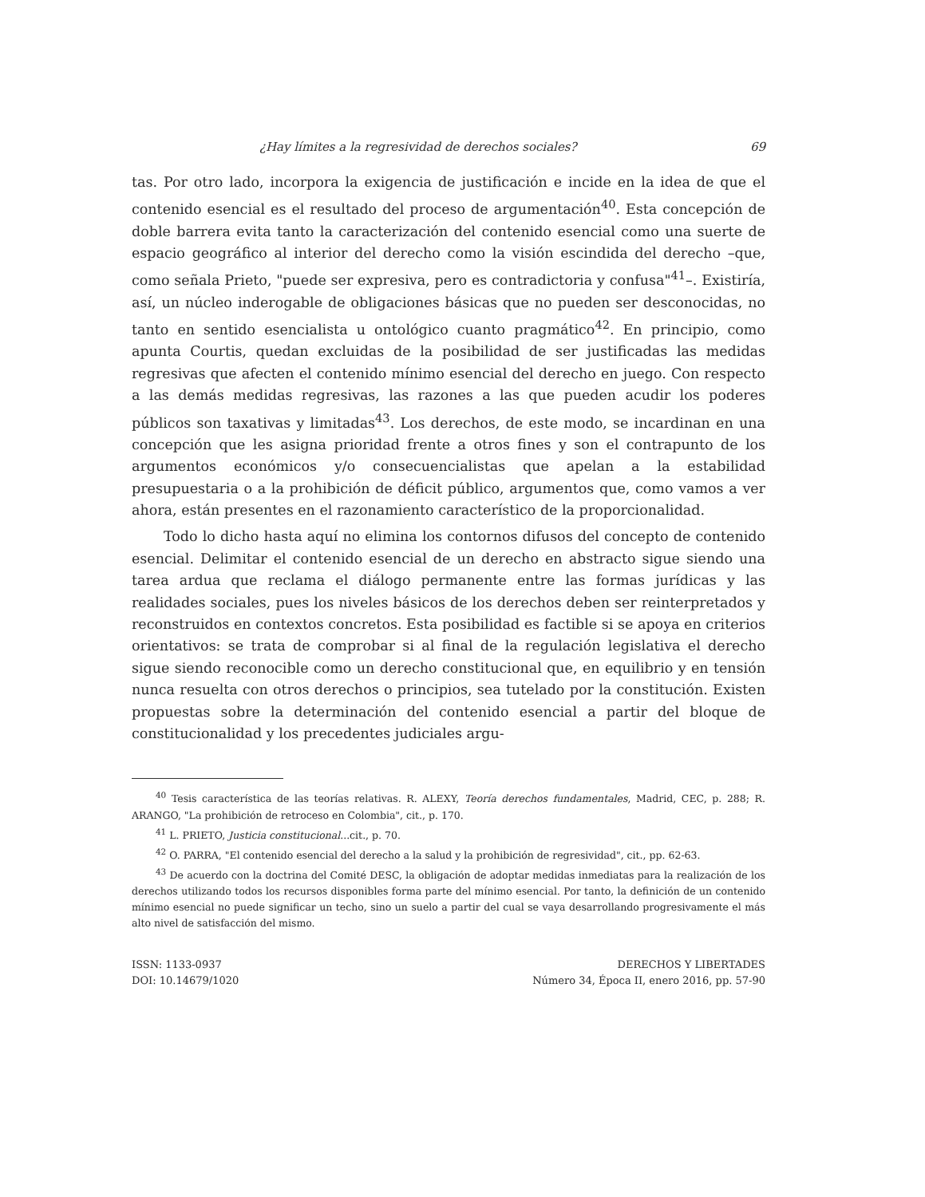¿Hay límites a la regresividad de derechos sociales? 69
tas. Por otro lado, incorpora la exigencia de justificación e incide en la idea de que el contenido esencial es el resultado del proceso de argumentación<sup>40</sup>. Esta concepción de doble barrera evita tanto la caracterización del contenido esencial como una suerte de espacio geográfico al interior del derecho como la visión escindida del derecho –que, como señala Prieto, "puede ser expresiva, pero es contradictoria y confusa"<sup>41</sup>–. Existiría, así, un núcleo inderogable de obligaciones básicas que no pueden ser desconocidas, no tanto en sentido esencialista u ontológico cuanto pragmático<sup>42</sup>. En principio, como apunta Courtis, quedan excluidas de la posibilidad de ser justificadas las medidas regresivas que afecten el contenido mínimo esencial del derecho en juego. Con respecto a las demás medidas regresivas, las razones a las que pueden acudir los poderes públicos son taxativas y limitadas<sup>43</sup>. Los derechos, de este modo, se incardinan en una concepción que les asigna prioridad frente a otros fines y son el contrapunto de los argumentos económicos y/o consecuencialistas que apelan a la estabilidad presupuestaria o a la prohibición de déficit público, argumentos que, como vamos a ver ahora, están presentes en el razonamiento característico de la proporcionalidad.
Todo lo dicho hasta aquí no elimina los contornos difusos del concepto de contenido esencial. Delimitar el contenido esencial de un derecho en abstracto sigue siendo una tarea ardua que reclama el diálogo permanente entre las formas jurídicas y las realidades sociales, pues los niveles básicos de los derechos deben ser reinterpretados y reconstruidos en contextos concretos. Esta posibilidad es factible si se apoya en criterios orientativos: se trata de comprobar si al final de la regulación legislativa el derecho sigue siendo reconocible como un derecho constitucional que, en equilibrio y en tensión nunca resuelta con otros derechos o principios, sea tutelado por la constitución. Existen propuestas sobre la determinación del contenido esencial a partir del bloque de constitucionalidad y los precedentes judiciales argu-
<sup>40</sup> Tesis característica de las teorías relativas. R. ALEXY, Teoría derechos fundamentales, Madrid, CEC, p. 288; R. ARANGO, "La prohibición de retroceso en Colombia", cit., p. 170.
<sup>41</sup> L. PRIETO, Justicia constitucional...cit., p. 70.
<sup>42</sup> O. PARRA, "El contenido esencial del derecho a la salud y la prohibición de regresividad", cit., pp. 62-63.
<sup>43</sup> De acuerdo con la doctrina del Comité DESC, la obligación de adoptar medidas inmediatas para la realización de los derechos utilizando todos los recursos disponibles forma parte del mínimo esencial. Por tanto, la definición de un contenido mínimo esencial no puede significar un techo, sino un suelo a partir del cual se vaya desarrollando progresivamente el más alto nivel de satisfacción del mismo.
ISSN: 1133-0937
DOI: 10.14679/1020
DERECHOS Y LIBERTADES
Número 34, Época II, enero 2016, pp. 57-90